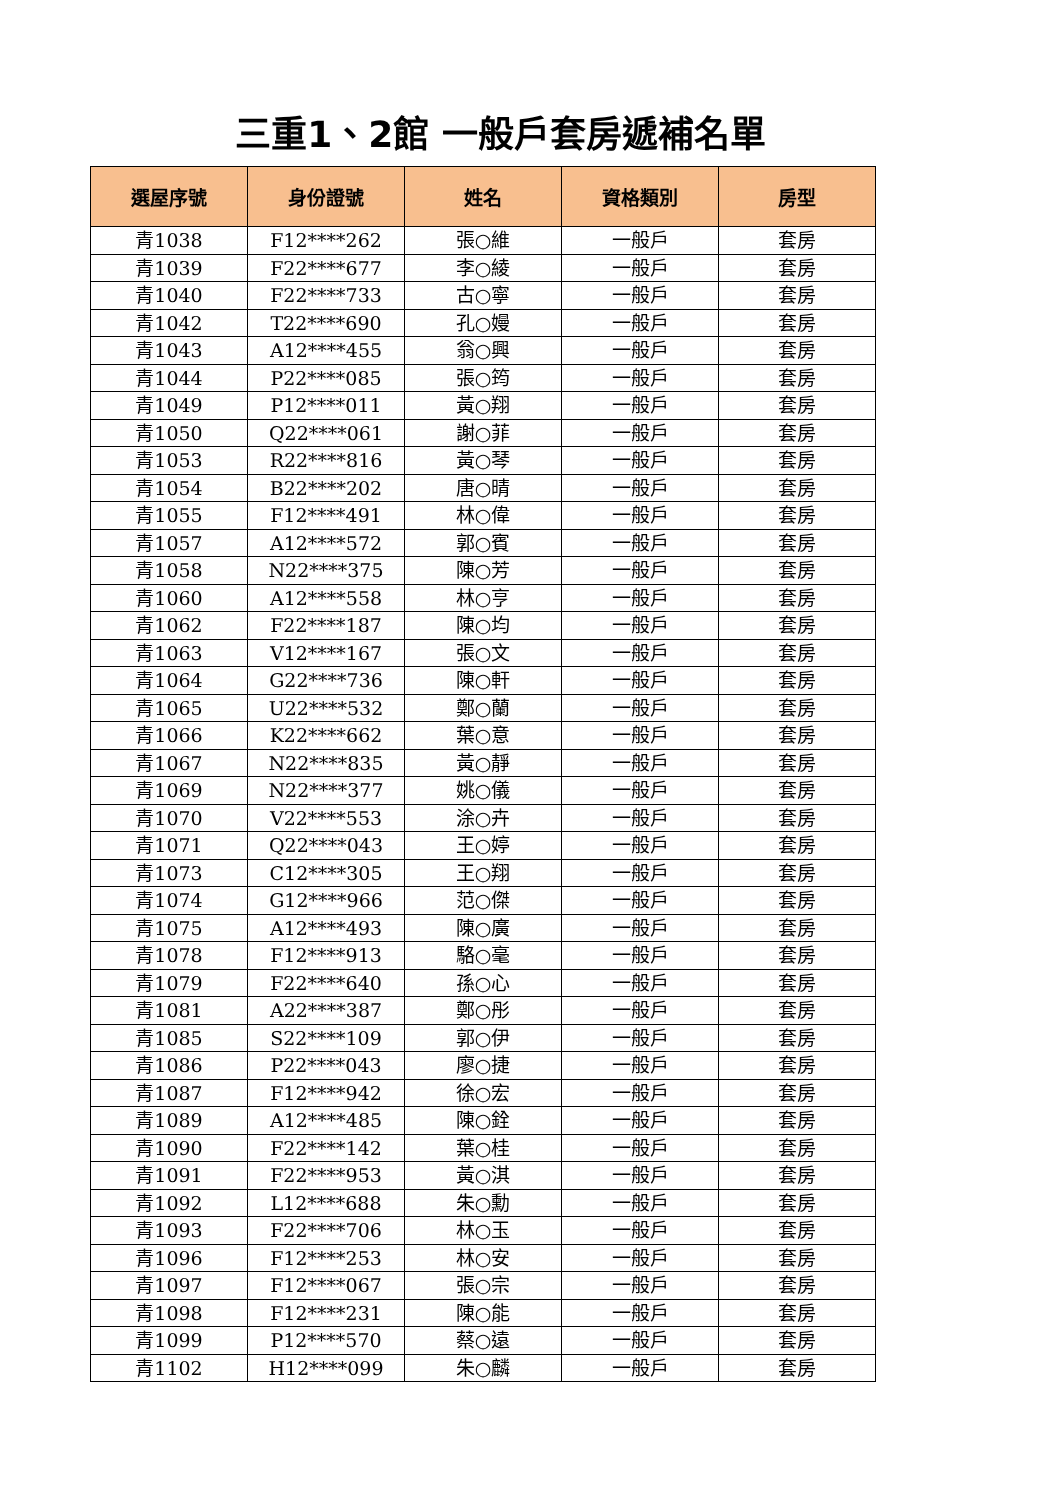三重1、2館 一般戶套房遞補名單
| 選屋序號 | 身份證號 | 姓名 | 資格類別 | 房型 |
| --- | --- | --- | --- | --- |
| 青1038 | F12****262 | 張○維 | 一般戶 | 套房 |
| 青1039 | F22****677 | 李○綾 | 一般戶 | 套房 |
| 青1040 | F22****733 | 古○寧 | 一般戶 | 套房 |
| 青1042 | T22****690 | 孔○嫚 | 一般戶 | 套房 |
| 青1043 | A12****455 | 翁○興 | 一般戶 | 套房 |
| 青1044 | P22****085 | 張○筠 | 一般戶 | 套房 |
| 青1049 | P12****011 | 黃○翔 | 一般戶 | 套房 |
| 青1050 | Q22****061 | 謝○菲 | 一般戶 | 套房 |
| 青1053 | R22****816 | 黃○琴 | 一般戶 | 套房 |
| 青1054 | B22****202 | 唐○晴 | 一般戶 | 套房 |
| 青1055 | F12****491 | 林○偉 | 一般戶 | 套房 |
| 青1057 | A12****572 | 郭○賓 | 一般戶 | 套房 |
| 青1058 | N22****375 | 陳○芳 | 一般戶 | 套房 |
| 青1060 | A12****558 | 林○亨 | 一般戶 | 套房 |
| 青1062 | F22****187 | 陳○均 | 一般戶 | 套房 |
| 青1063 | V12****167 | 張○文 | 一般戶 | 套房 |
| 青1064 | G22****736 | 陳○軒 | 一般戶 | 套房 |
| 青1065 | U22****532 | 鄭○蘭 | 一般戶 | 套房 |
| 青1066 | K22****662 | 葉○意 | 一般戶 | 套房 |
| 青1067 | N22****835 | 黃○靜 | 一般戶 | 套房 |
| 青1069 | N22****377 | 姚○儀 | 一般戶 | 套房 |
| 青1070 | V22****553 | 涂○卉 | 一般戶 | 套房 |
| 青1071 | Q22****043 | 王○婷 | 一般戶 | 套房 |
| 青1073 | C12****305 | 王○翔 | 一般戶 | 套房 |
| 青1074 | G12****966 | 范○傑 | 一般戶 | 套房 |
| 青1075 | A12****493 | 陳○廣 | 一般戶 | 套房 |
| 青1078 | F12****913 | 駱○毫 | 一般戶 | 套房 |
| 青1079 | F22****640 | 孫○心 | 一般戶 | 套房 |
| 青1081 | A22****387 | 鄭○彤 | 一般戶 | 套房 |
| 青1085 | S22****109 | 郭○伊 | 一般戶 | 套房 |
| 青1086 | P22****043 | 廖○捷 | 一般戶 | 套房 |
| 青1087 | F12****942 | 徐○宏 | 一般戶 | 套房 |
| 青1089 | A12****485 | 陳○銓 | 一般戶 | 套房 |
| 青1090 | F22****142 | 葉○桂 | 一般戶 | 套房 |
| 青1091 | F22****953 | 黃○淇 | 一般戶 | 套房 |
| 青1092 | L12****688 | 朱○勳 | 一般戶 | 套房 |
| 青1093 | F22****706 | 林○玉 | 一般戶 | 套房 |
| 青1096 | F12****253 | 林○安 | 一般戶 | 套房 |
| 青1097 | F12****067 | 張○宗 | 一般戶 | 套房 |
| 青1098 | F12****231 | 陳○能 | 一般戶 | 套房 |
| 青1099 | P12****570 | 蔡○遠 | 一般戶 | 套房 |
| 青1102 | H12****099 | 朱○麟 | 一般戶 | 套房 |